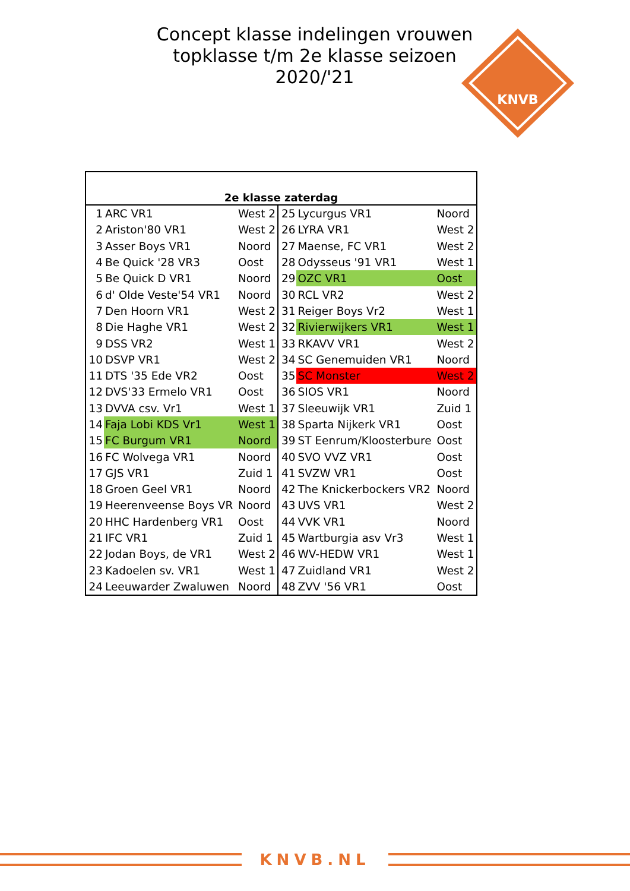Concept klasse indelingen vrouwen topklasse t/m 2e klasse seizoen 2020/'21
KNVB
| 2e klasse zaterdag | | | | | |
| --- | --- | --- | --- | --- | --- |
| 1 | ARC VR1 | West 2 | 25 | Lycurgus VR1 | Noord |
| 2 | Ariston'80 VR1 | West 2 | 26 | LYRA VR1 | West 2 |
| 3 | Asser Boys VR1 | Noord | 27 | Maense, FC VR1 | West 2 |
| 4 | Be Quick '28 VR3 | Oost | 28 | Odysseus '91 VR1 | West 1 |
| 5 | Be Quick D VR1 | Noord | 29 | OZC VR1 | Oost |
| 6 | d' Olde Veste'54 VR1 | Noord | 30 | RCL VR2 | West 2 |
| 7 | Den Hoorn VR1 | West 2 | 31 | Reiger Boys Vr2 | West 1 |
| 8 | Die Haghe VR1 | West 2 | 32 | Rivierwijkers VR1 | West 1 |
| 9 | DSS VR2 | West 1 | 33 | RKAVV VR1 | West 2 |
| 10 | DSVP VR1 | West 2 | 34 | SC Genemuiden VR1 | Noord |
| 11 | DTS '35 Ede VR2 | Oost | 35 | SC Monster | West 2 |
| 12 | DVS'33 Ermelo VR1 | Oost | 36 | SIOS VR1 | Noord |
| 13 | DVVA csv. Vr1 | West 1 | 37 | Sleeuwijk VR1 | Zuid 1 |
| 14 | Faja Lobi KDS Vr1 | West 1 | 38 | Sparta Nijkerk VR1 | Oost |
| 15 | FC Burgum VR1 | Noord | 39 | ST Eenrum/Kloosterbure | Oost |
| 16 | FC Wolvega VR1 | Noord | 40 | SVO VVZ VR1 | Oost |
| 17 | GJS VR1 | Zuid 1 | 41 | SVZW VR1 | Oost |
| 18 | Groen Geel VR1 | Noord | 42 | The Knickerbockers VR2 | Noord |
| 19 | Heerenveense Boys VR | Noord | 43 | UVS VR1 | West 2 |
| 20 | HHC Hardenberg VR1 | Oost | 44 | VVK VR1 | Noord |
| 21 | IFC VR1 | Zuid 1 | 45 | Wartburgia asv Vr3 | West 1 |
| 22 | Jodan Boys, de VR1 | West 2 | 46 | WV-HEDW VR1 | West 1 |
| 23 | Kadoelen sv. VR1 | West 1 | 47 | Zuidland VR1 | West 2 |
| 24 | Leeuwarder Zwaluwen | Noord | 48 | ZVV '56 VR1 | Oost |
KNVB.NL